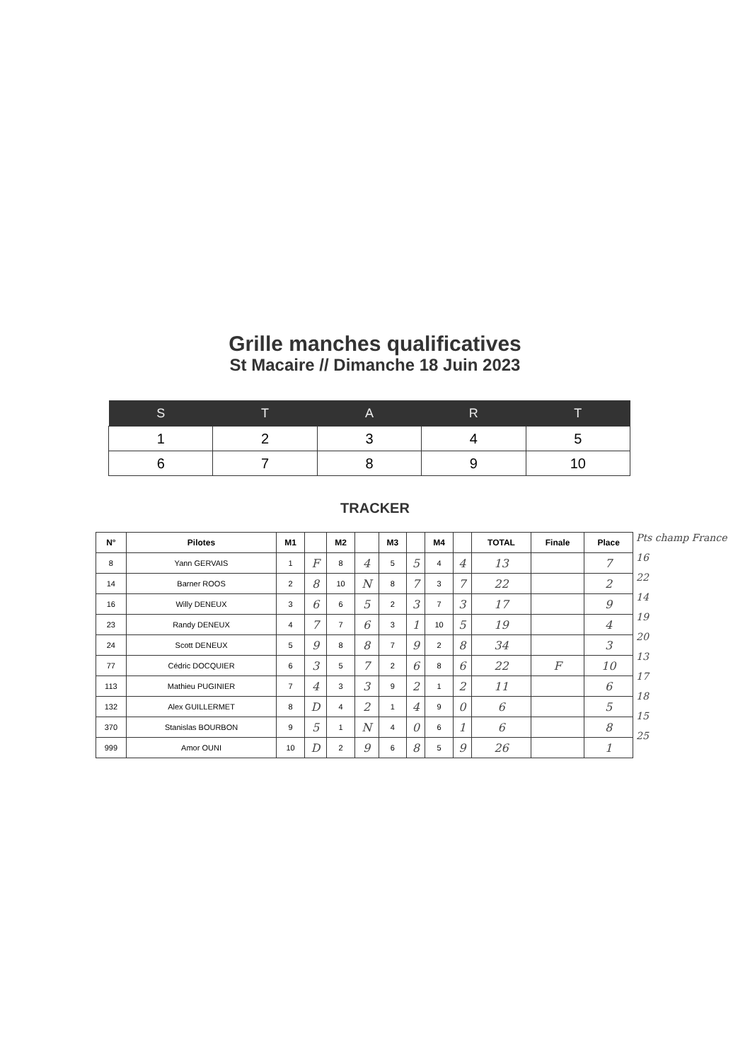Grille manches qualificatives
St Macaire // Dimanche 18 Juin 2023
| S | T | A | R | T |
| --- | --- | --- | --- | --- |
| 1 | 2 | 3 | 4 | 5 |
| 6 | 7 | 8 | 9 | 10 |
TRACKER
| N° | Pilotes | M1 | | M2 | | M3 | | M4 | | TOTAL | Finale | Place |
| --- | --- | --- | --- | --- | --- | --- | --- | --- | --- | --- | --- | --- |
| 8 | Yann GERVAIS | 1 | F | 8 | 4 | 5 | 5 | 4 | 4 | 13 | | 7 |
| 14 | Barner ROOS | 2 | 8 | 10 | N | 8 | 7 | 3 | 7 | 22 | | 2 |
| 16 | Willy DENEUX | 3 | 6 | 6 | 5 | 2 | 3 | 7 | 3 | 17 | | 9 |
| 23 | Randy DENEUX | 4 | 7 | 7 | 6 | 3 | 1 | 10 | 5 | 19 | | 4 |
| 24 | Scott DENEUX | 5 | 9 | 8 | 8 | 7 | 9 | 2 | 8 | 34 | | 3 |
| 77 | Cédric DOCQUIER | 6 | 3 | 5 | 7 | 2 | 6 | 8 | 6 | 22 | F | 10 |
| 113 | Mathieu PUGINIER | 7 | 4 | 3 | 3 | 9 | 2 | 1 | 2 | 11 | | 6 |
| 132 | Alex GUILLERMET | 8 | D | 4 | 2 | 1 | 4 | 9 | 0 | 6 | | 5 |
| 370 | Stanislas BOURBON | 9 | 5 | 1 | N | 4 | 0 | 6 | 1 | 6 | | 8 |
| 999 | Amor OUNI | 10 | D | 2 | 9 | 6 | 8 | 5 | 9 | 26 | | 1 |
Pts champ France
16
22
14
19
20
13
17
18
15
25